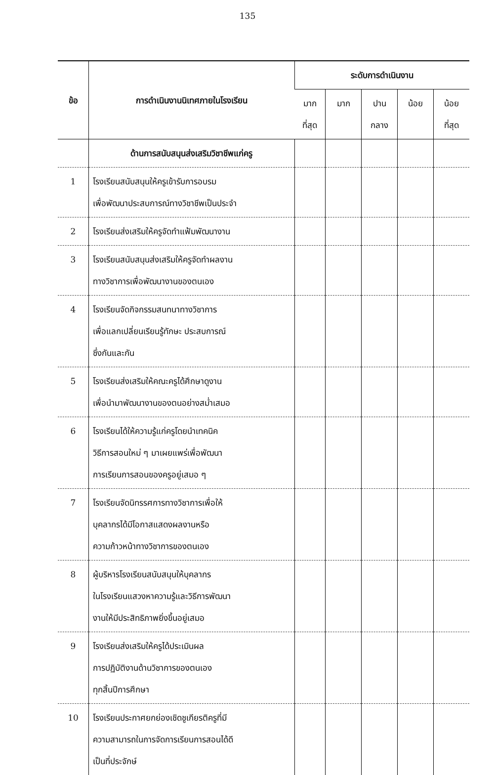135
| ข้อ | การดำเนินงานนิเทศภายในโรงเรียน | ระดับการดำเนินงาน | | | | |
| --- | --- | --- | --- | --- | --- | --- |
| | | มาก ที่สุด | มาก | ปาน กลาง | น้อย | น้อย ที่สุด |
| | ด้านการสนับสนุนส่งเสริมวิชาชีพแก่ครู | | | | | |
| 1 | โรงเรียนสนับสนุนให้ครูเข้ารับการอบรม เพื่อพัฒนาประสบการณ์ทางวิชาชีพเป็นประจำ | | | | | |
| 2 | โรงเรียนส่งเสริมให้ครูจัดทำแฟ้มพัฒนางาน | | | | | |
| 3 | โรงเรียนสนับสนุนส่งเสริมให้ครูจัดทำผลงาน ทางวิชาการเพื่อพัฒนางานของตนเอง | | | | | |
| 4 | โรงเรียนจัดกิจกรรมสนทนาทางวิชาการ เพื่อแลกเปลี่ยนเรียนรู้ทักษะ ประสบการณ์ ซึ่งกันและกัน | | | | | |
| 5 | โรงเรียนส่งเสริมให้คณะครูได้ศึกษาดูงาน เพื่อนำมาพัฒนางานของตนอย่างสม่ำเสมอ | | | | | |
| 6 | โรงเรียนได้ให้ความรู้แก่ครูโดยนำเทคนิค วิธีการสอนใหม่ ๆ มาเผยแพร่เพื่อพัฒนา การเรียนการสอนของครูอยู่เสมอ ๆ | | | | | |
| 7 | โรงเรียนจัดนิทรรศการทางวิชาการเพื่อให้ บุคลากรได้มีโอกาสแสดงผลงานหรือ ความก้าวหน้าทางวิชาการของตนเอง | | | | | |
| 8 | ผู้บริหารโรงเรียนสนับสนุนให้บุคลากร ในโรงเรียนแสวงหาความรู้และวิธีการพัฒนา งานให้มีประสิทธิภาพยิ่งขึ้นอยู่เสมอ | | | | | |
| 9 | โรงเรียนส่งเสริมให้ครูได้ประเมินผล การปฏิบัติงานด้านวิชาการของตนเอง ทุกสิ้นปีการศึกษา | | | | | |
| 10 | โรงเรียนประกาศยกย่องเชิดชูเกียรติครูที่มี ความสามารถในการจัดการเรียนการสอนได้ดี เป็นที่ประจักษ์ | | | | | |